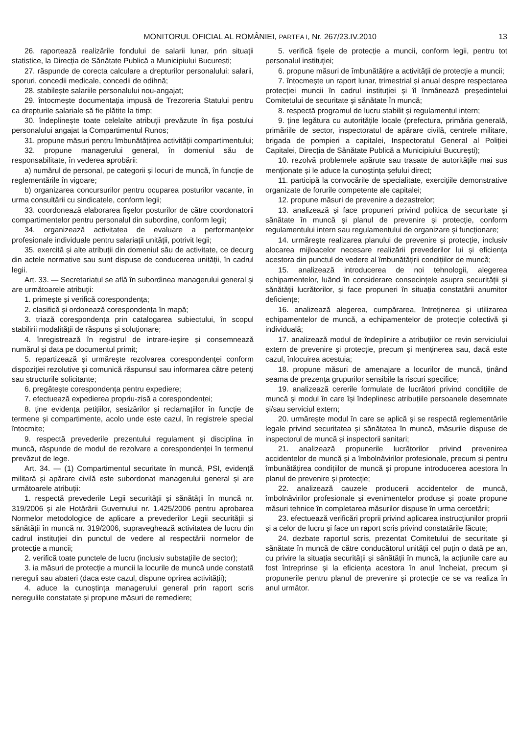MONITORUL OFICIAL AL ROMÂNIEI, PARTEA I, Nr. 267/23.IV.2010 13
26. raportează realizările fondului de salarii lunar, prin situații statistice, la Direcția de Sănătate Publică a Municipiului București;
27. răspunde de corecta calculare a drepturilor personalului: salarii, sporuri, concedii medicale, concedii de odihnă;
28. stabilește salariile personalului nou-angajat;
29. întocmește documentația impusă de Trezoreria Statului pentru ca drepturile salariale să fie plătite la timp;
30. îndeplinește toate celelalte atribuții prevăzute în fișa postului personalului angajat la Compartimentul Runos;
31. propune măsuri pentru îmbunătățirea activității compartimentului;
32. propune managerului general, în domeniul său de responsabilitate, în vederea aprobării:
a) numărul de personal, pe categorii și locuri de muncă, în funcție de reglementările în vigoare;
b) organizarea concursurilor pentru ocuparea posturilor vacante, în urma consultării cu sindicatele, conform legii;
33. coordonează elaborarea fișelor posturilor de către coordonatorii compartimentelor pentru personalul din subordine, conform legii;
34. organizează activitatea de evaluare a performanțelor profesionale individuale pentru salariații unității, potrivit legii;
35. exercită și alte atribuții din domeniul său de activitate, ce decurg din actele normative sau sunt dispuse de conducerea unității, în cadrul legii.
Art. 33. — Secretariatul se află în subordinea managerului general și are următoarele atribuții:
1. primește și verifică corespondența;
2. clasifică și ordonează corespondența în mapă;
3. triază corespondența prin catalogarea subiectului, în scopul stabilirii modalității de răspuns și soluționare;
4. înregistrează în registrul de intrare-ieșire și consemnează numărul și data pe documentul primit;
5. repartizează și urmărește rezolvarea corespondenței conform dispoziției rezolutive și comunică răspunsul sau informarea către petenți sau structurile solicitante;
6. pregătește corespondența pentru expediere;
7. efectuează expedierea propriu-zisă a corespondenței;
8. ține evidența petițiilor, sesizărilor și reclamațiilor în funcție de termene și compartimente, acolo unde este cazul, în registrele special întocmite;
9. respectă prevederile prezentului regulament și disciplina în muncă, răspunde de modul de rezolvare a corespondenței în termenul prevăzut de lege.
Art. 34. — (1) Compartimentul securitate în muncă, PSI, evidență militară și apărare civilă este subordonat managerului general și are următoarele atribuții:
1. respectă prevederile Legii securității și sănătății în muncă nr. 319/2006 și ale Hotărârii Guvernului nr. 1.425/2006 pentru aprobarea Normelor metodologice de aplicare a prevederilor Legii securității și sănătății în muncă nr. 319/2006, supraveghează activitatea de lucru din cadrul instituției din punctul de vedere al respectării normelor de protecție a muncii;
2. verifică toate punctele de lucru (inclusiv substațiile de sector);
3. ia măsuri de protecție a muncii la locurile de muncă unde constată nereguli sau abateri (daca este cazul, dispune oprirea activității);
4. aduce la cunoștința managerului general prin raport scris neregulile constatate și propune măsuri de remediere;
5. verifică fișele de protecție a muncii, conform legii, pentru tot personalul instituției;
6. propune măsuri de îmbunătățire a activității de protecție a muncii;
7. întocmește un raport lunar, trimestrial și anual despre respectarea protecției muncii în cadrul instituției și îl înmânează președintelui Comitetului de securitate și sănătate în muncă;
8. respectă programul de lucru stabilit și regulamentul intern;
9. ține legătura cu autoritățile locale (prefectura, primăria generală, primăriile de sector, inspectoratul de apărare civilă, centrele militare, brigada de pompieri a capitalei, Inspectoratul General al Poliției Capitalei, Direcția de Sănătate Publică a Municipiului București);
10. rezolvă problemele apărute sau trasate de autoritățile mai sus menționate și le aduce la cunoștința șefului direct;
11. participă la convocările de specialitate, exercițiile demonstrative organizate de forurile competente ale capitalei;
12. propune măsuri de prevenire a dezastrelor;
13. analizează și face propuneri privind politica de securitate și sănătate în muncă și planul de prevenire și protecție, conform regulamentului intern sau regulamentului de organizare și funcționare;
14. urmărește realizarea planului de prevenire și protecție, inclusiv alocarea mijloacelor necesare realizării prevederilor lui și eficiența acestora din punctul de vedere al îmbunătățirii condițiilor de muncă;
15. analizează introducerea de noi tehnologii, alegerea echipamentelor, luând în considerare consecințele asupra securității și sănătății lucrătorilor, și face propuneri în situația constatării anumitor deficiențe;
16. analizează alegerea, cumpărarea, întreținerea și utilizarea echipamentelor de muncă, a echipamentelor de protecție colectivă și individuală;
17. analizează modul de îndeplinire a atribuțiilor ce revin serviciului extern de prevenire și protecție, precum și menținerea sau, dacă este cazul, înlocuirea acestuia;
18. propune măsuri de amenajare a locurilor de muncă, ținând seama de prezența grupurilor sensibile la riscuri specifice;
19. analizează cererile formulate de lucrători privind condițiile de muncă și modul în care își îndeplinesc atribuțiile persoanele desemnate și/sau serviciul extern;
20. urmărește modul în care se aplică și se respectă reglementările legale privind securitatea și sănătatea în muncă, măsurile dispuse de inspectorul de muncă și inspectorii sanitari;
21. analizează propunerile lucrătorilor privind prevenirea accidentelor de muncă și a îmbolnăvirilor profesionale, precum și pentru îmbunătățirea condițiilor de muncă și propune introducerea acestora în planul de prevenire și protecție;
22. analizează cauzele producerii accidentelor de muncă, îmbolnăvirilor profesionale și evenimentelor produse și poate propune măsuri tehnice în completarea măsurilor dispuse în urma cercetării;
23. efectuează verificări proprii privind aplicarea instrucțiunilor proprii și a celor de lucru și face un raport scris privind constatările făcute;
24. dezbate raportul scris, prezentat Comitetului de securitate și sănătate în muncă de către conducătorul unității cel puțin o dată pe an, cu privire la situația securității și sănătății în muncă, la acțiunile care au fost întreprinse și la eficiența acestora în anul încheiat, precum și propunerile pentru planul de prevenire și protecție ce se va realiza în anul următor.